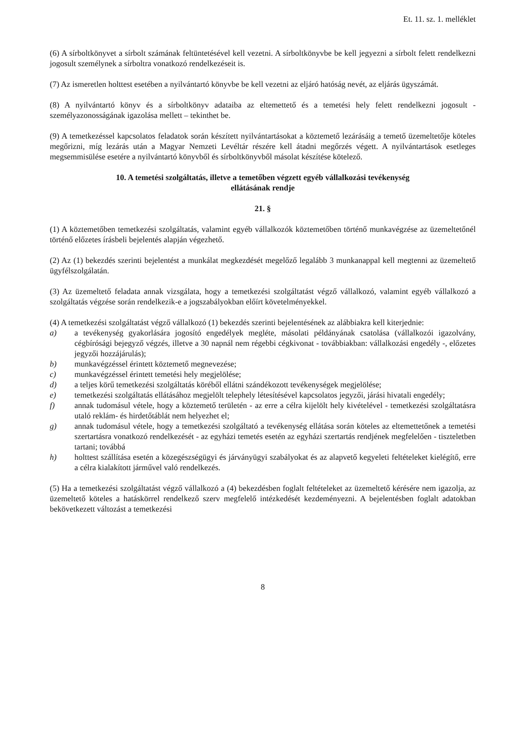Et. 11. sz. 1. melléklet
(6) A sírboltkönyvet a sírbolt számának feltüntetésével kell vezetni. A sírboltkönyvbe be kell jegyezni a sírbolt felett rendelkezni jogosult személynek a sírboltra vonatkozó rendelkezéseit is.
(7) Az ismeretlen holttest esetében a nyilvántartó könyvbe be kell vezetni az eljáró hatóság nevét, az eljárás ügyszámát.
(8) A nyilvántartó könyv és a sírboltkönyv adataiba az eltemettető és a temetési hely felett rendelkezni jogosult - személyazonosságának igazolása mellett – tekinthet be.
(9) A temetkezéssel kapcsolatos feladatok során készített nyilvántartásokat a köztemető lezárásáig a temető üzemeltetője köteles megőrizni, míg lezárás után a Magyar Nemzeti Levéltár részére kell átadni megőrzés végett. A nyilvántartások esetleges megsemmisülése esetére a nyilvántartó könyvből és sírboltkönyvből másolat készítése kötelező.
10. A temetési szolgáltatás, illetve a temetőben végzett egyéb vállalkozási tevékenység
ellátásának rendje
21. §
(1) A köztemetőben temetkezési szolgáltatás, valamint egyéb vállalkozók köztemetőben történő munkavégzése az üzemeltetőnél történő előzetes írásbeli bejelentés alapján végezhető.
(2) Az (1) bekezdés szerinti bejelentést a munkálat megkezdését megelőző legalább 3 munkanappal kell megtenni az üzemeltető ügyfélszolgálatán.
(3) Az üzemeltető feladata annak vizsgálata, hogy a temetkezési szolgáltatást végző vállalkozó, valamint egyéb vállalkozó a szolgáltatás végzése során rendelkezik-e a jogszabályokban előírt követelményekkel.
(4) A temetkezési szolgáltatást végző vállalkozó (1) bekezdés szerinti bejelentésének az alábbiakra kell kiterjednie:
a) a tevékenység gyakorlására jogosító engedélyek megléte, másolati példányának csatolása (vállalkozói igazolvány, cégbírósági bejegyző végzés, illetve a 30 napnál nem régebbi cégkivonat - továbbiakban: vállalkozási engedély -, előzetes jegyzői hozzájárulás);
b) munkavégzéssel érintett köztemető megnevezése;
c) munkavégzéssel érintett temetési hely megjelölése;
d) a teljes körű temetkezési szolgáltatás köréből ellátni szándékozott tevékenységek megjelölése;
e) temetkezési szolgáltatás ellátásához megjelölt telephely létesítésével kapcsolatos jegyzői, járási hivatali engedély;
f) annak tudomásul vétele, hogy a köztemető területén - az erre a célra kijelölt hely kivételével - temetkezési szolgáltatásra utaló reklám- és hirdetőtáblát nem helyezhet el;
g) annak tudomásul vétele, hogy a temetkezési szolgáltató a tevékenység ellátása során köteles az eltemettetőnek a temetési szertartásra vonatkozó rendelkezését - az egyházi temetés esetén az egyházi szertartás rendjének megfelelően - tiszteletben tartani; továbbá
h) holttest szállítása esetén a közegészségügyi és járványügyi szabályokat és az alapvető kegyeleti feltételeket kielégítő, erre a célra kialakított járművel való rendelkezés.
(5) Ha a temetkezési szolgáltatást végző vállalkozó a (4) bekezdésben foglalt feltételeket az üzemeltető kérésére nem igazolja, az üzemeltető köteles a hatáskörrel rendelkező szerv megfelelő intézkedését kezdeményezni. A bejelentésben foglalt adatokban bekövetkezett változást a temetkezési
8